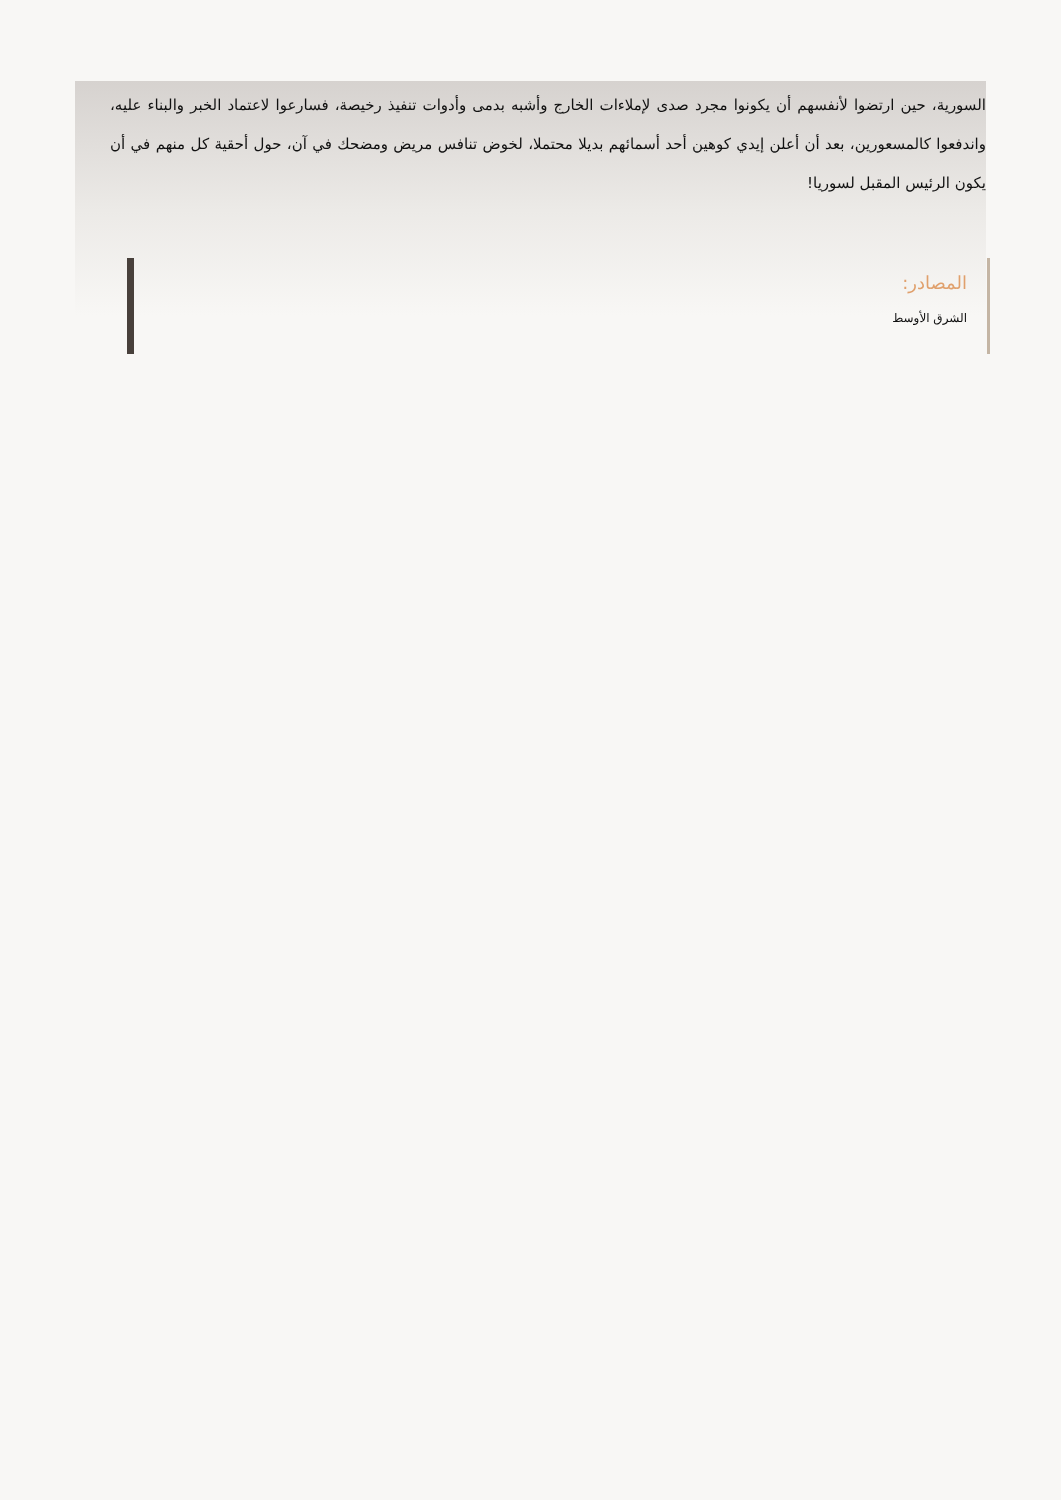السورية، حين ارتضوا لأنفسهم أن يكونوا مجرد صدى لإملاءات الخارج وأشبه بدمى وأدوات تنفيذ رخيصة، فسارعوا لاعتماد الخبر والبناء عليه، واندفعوا كالمسعورين، بعد أن أعلن إيدي كوهين أحد أسمائهم بديلا محتملا، لخوض تنافس مريض ومضحك في آن، حول أحقية كل منهم في أن يكون الرئيس المقبل لسوريا!
المصادر:
الشرق الأوسط